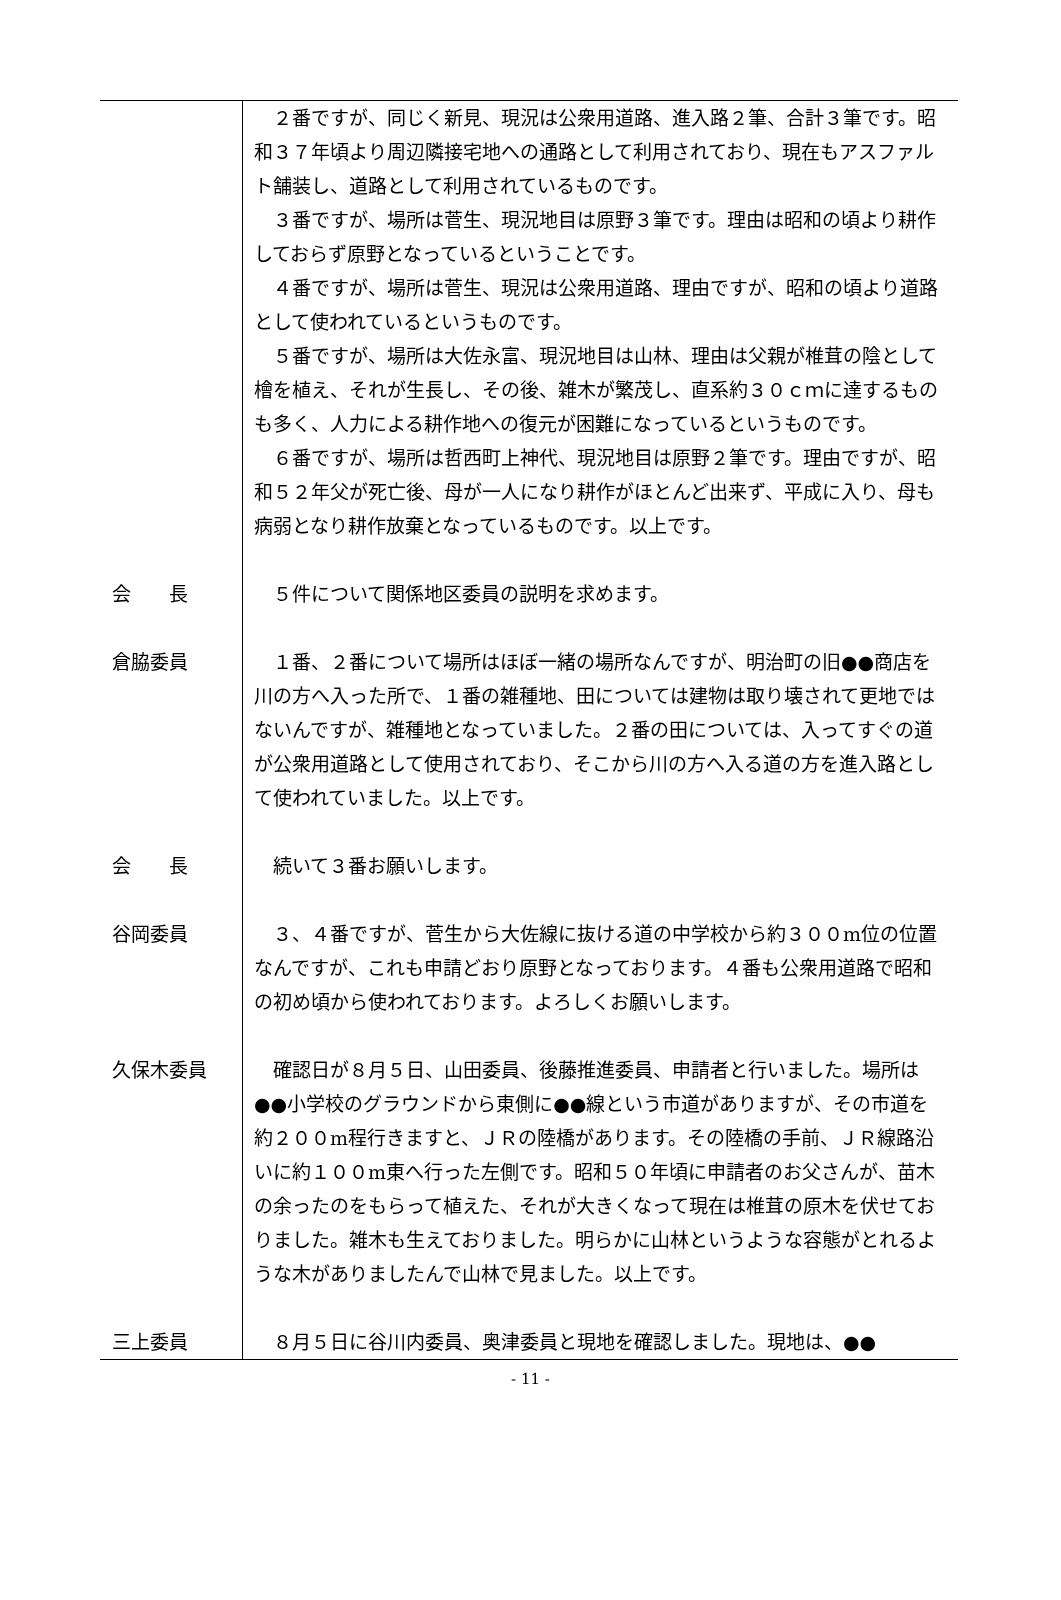２番ですが、同じく新見、現況は公衆用道路、進入路２筆、合計３筆です。昭和３７年頃より周辺隣接宅地への通路として利用されており、現在もアスファルト舗装し、道路として利用されているものです。
３番ですが、場所は菅生、現況地目は原野３筆です。理由は昭和の頃より耕作しておらず原野となっているということです。
４番ですが、場所は菅生、現況は公衆用道路、理由ですが、昭和の頃より道路として使われているというものです。
５番ですが、場所は大佐永富、現況地目は山林、理由は父親が椎茸の陰として檜を植え、それが生長し、その後、雑木が繁茂し、直系約３０ｃｍに達するものも多く、人力による耕作地への復元が困難になっているというものです。
６番ですが、場所は哲西町上神代、現況地目は原野２筆です。理由ですが、昭和５２年父が死亡後、母が一人になり耕作がほとんど出来ず、平成に入り、母も病弱となり耕作放棄となっているものです。以上です。
会　　長 ５件について関係地区委員の説明を求めます。
倉脇委員 １番、２番について場所はほぼ一緒の場所なんですが、明治町の旧●●商店を川の方へ入った所で、１番の雑種地、田については建物は取り壊されて更地ではないんですが、雑種地となっていました。２番の田については、入ってすぐの道が公衆用道路として使用されており、そこから川の方へ入る道の方を進入路として使われていました。以上です。
会　　長 続いて３番お願いします。
谷岡委員 ３、４番ですが、菅生から大佐線に抜ける道の中学校から約３００m位の位置なんですが、これも申請どおり原野となっております。４番も公衆用道路で昭和の初め頃から使われております。よろしくお願いします。
久保木委員 確認日が８月５日、山田委員、後藤推進委員、申請者と行いました。場所は●●小学校のグラウンドから東側に●●線という市道がありますが、その市道を約２００m程行きますと、ＪＲの陸橋があります。その陸橋の手前、ＪＲ線路沿いに約１００m東へ行った左側です。昭和５０年頃に申請者のお父さんが、苗木の余ったのをもらって植えた、それが大きくなって現在は椎茸の原木を伏せておりました。雑木も生えておりました。明らかに山林というような容態がとれるような木がありましたんで山林で見ました。以上です。
三上委員 ８月５日に谷川内委員、奥津委員と現地を確認しました。現地は、●●
- 11 -